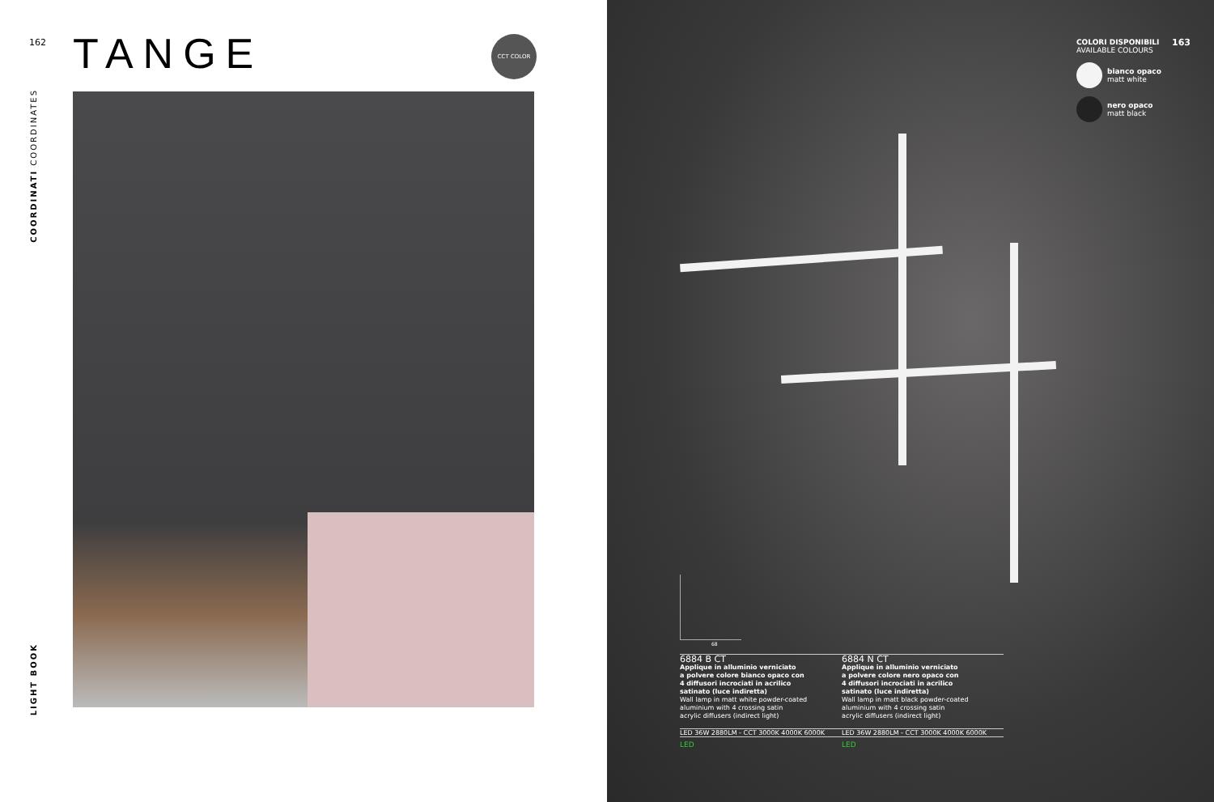162 TANGE CCT COLOR
COORDINATI COORDINATES
LIGHT BOOK
163
COLORI DISPONIBILI
AVAILABLE COLOURS
bianco opaco
matt white
nero opaco
matt black
68
6884 B CT
Applique in alluminio verniciato
a polvere colore bianco opaco con
4 diffusori incrociati in acrilico
satinato (luce indiretta)
Wall lamp in matt white powder-coated
aluminium with 4 crossing satin
acrylic diffusers (indirect light)
6884 N CT
Applique in alluminio verniciato
a polvere colore nero opaco con
4 diffusori incrociati in acrilico
satinato (luce indiretta)
Wall lamp in matt black powder-coated
aluminium with 4 crossing satin
acrylic diffusers (indirect light)
LED 36W 2880LM - CCT 3000K 4000K 6000K LED 36W 2880LM - CCT 3000K 4000K 6000K
LED LED